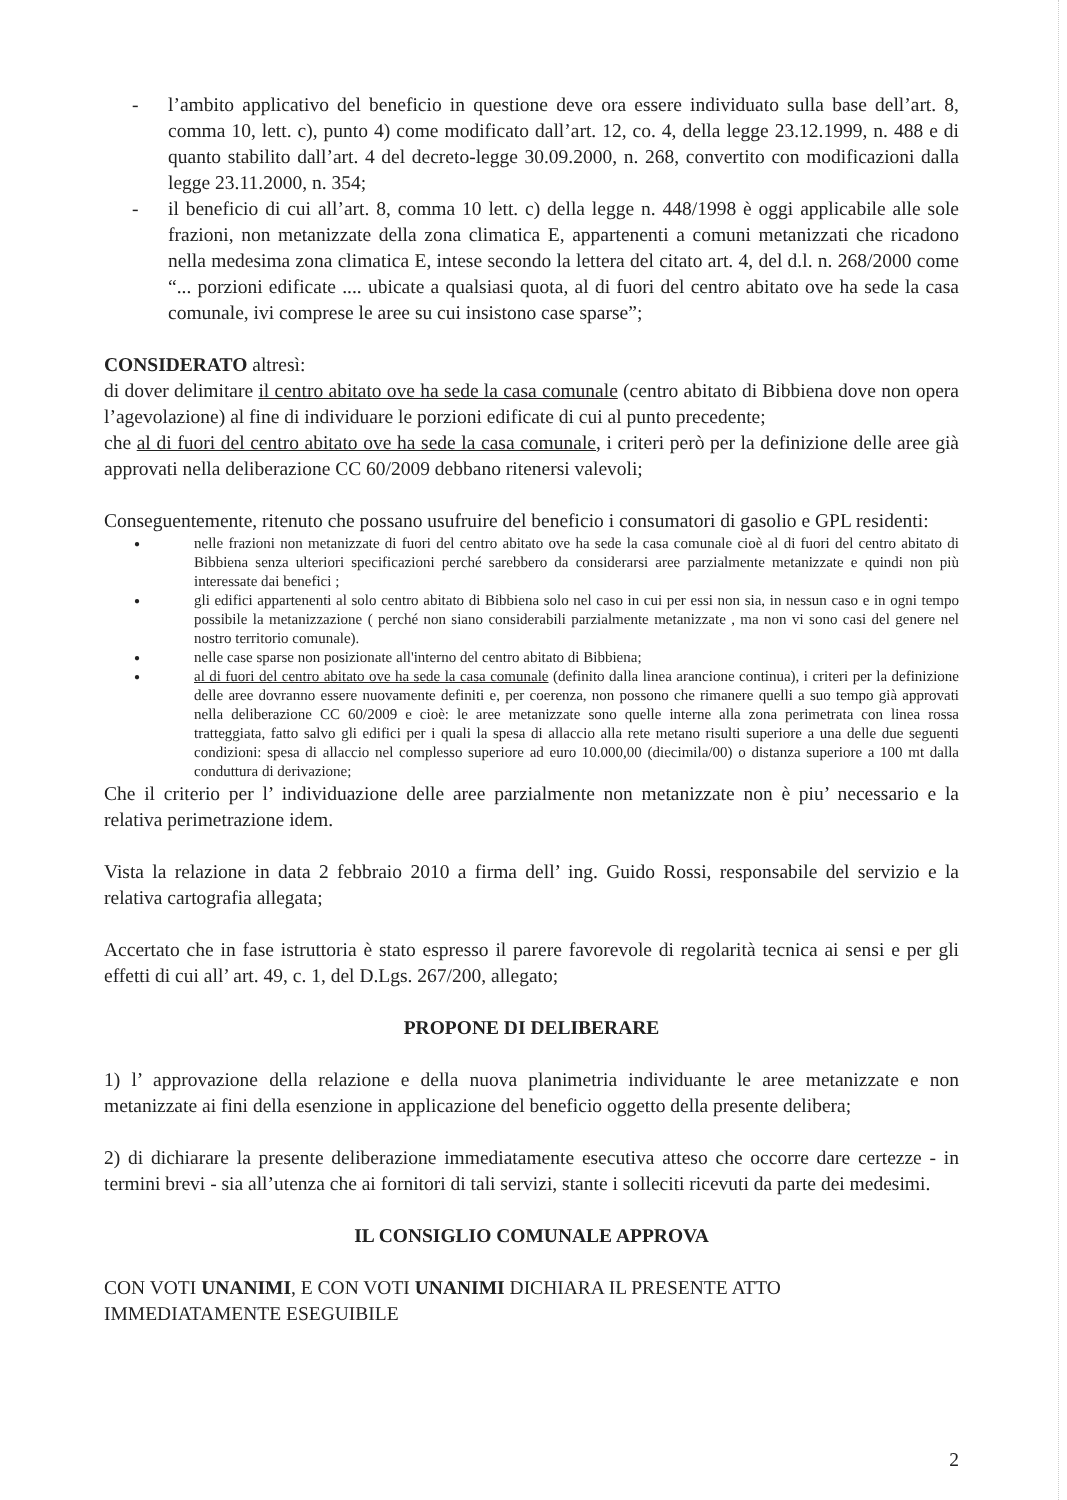- l’ambito applicativo del beneficio in questione deve ora essere individuato sulla base dell’art. 8, comma 10, lett. c), punto 4) come modificato dall’art. 12, co. 4, della legge 23.12.1999, n. 488 e di quanto stabilito dall’art. 4 del decreto-legge 30.09.2000, n. 268, convertito con modificazioni dalla legge 23.11.2000, n. 354;
- il beneficio di cui all’art. 8, comma 10 lett. c) della legge n. 448/1998 è oggi applicabile alle sole frazioni, non metanizzate della zona climatica E, appartenenti a comuni metanizzati che ricadono nella medesima zona climatica E, intese secondo la lettera del citato art. 4, del d.l. n. 268/2000 come “... porzioni edificate .... ubicate a qualsiasi quota, al di fuori del centro abitato ove ha sede la casa comunale, ivi comprese le aree su cui insistono case sparse”;
CONSIDERATO altresì:
di dover delimitare il centro abitato ove ha sede la casa comunale (centro abitato di Bibbiena dove non opera l’agevolazione) al fine di individuare le porzioni edificate di cui al punto precedente;
che al di fuori del centro abitato ove ha sede la casa comunale, i criteri però per la definizione delle aree già approvati nella deliberazione CC 60/2009 debbano ritenersi valevoli;
Conseguentemente, ritenuto che possano usufruire del beneficio i consumatori di gasolio e GPL residenti:
●
nelle frazioni non metanizzate di fuori del centro abitato ove ha sede la casa comunale cioè al di fuori del centro abitato di Bibbiena senza ulteriori specificazioni perché sarebbero da considerarsi aree parzialmente metanizzate e quindi non più interessate dai benefici ;
●
gli edifici appartenenti al solo centro abitato di Bibbiena solo nel caso in cui per essi non sia, in nessun caso e in ogni tempo possibile la metanizzazione ( perché non siano considerabili parzialmente metanizzate , ma non vi sono casi del genere nel nostro territorio comunale).
●
nelle case sparse non posizionate all'interno del centro abitato di Bibbiena;
●
al di fuori del centro abitato ove ha sede la casa comunale (definito dalla linea arancione continua), i criteri per la definizione delle aree dovranno essere nuovamente definiti e, per coerenza, non possono che rimanere quelli a suo tempo già approvati nella deliberazione CC 60/2009 e cioè: le aree metanizzate sono quelle interne alla zona perimetrata con linea rossa tratteggiata, fatto salvo gli edifici per i quali la spesa di allaccio alla rete metano risulti superiore a una delle due seguenti condizioni: spesa di allaccio nel complesso superiore ad euro 10.000,00 (diecimila/00) o distanza superiore a 100 mt dalla conduttura di derivazione;
Che il criterio per l’ individuazione delle aree parzialmente non metanizzate non è piu’ necessario e la relativa perimetrazione idem.
Vista la relazione in data 2 febbraio 2010 a firma dell’ ing. Guido Rossi, responsabile del servizio e la relativa cartografia allegata;
Accertato che in fase istruttoria è stato espresso il parere favorevole di regolarità tecnica ai sensi e per gli effetti di cui all’ art. 49, c. 1, del D.Lgs. 267/200, allegato;
PROPONE DI DELIBERARE
1) l’ approvazione della relazione e della nuova planimetria individuante le aree metanizzate e non metanizzate ai fini della esenzione in applicazione del beneficio oggetto della presente delibera;
2) di dichiarare la presente deliberazione immediatamente esecutiva atteso che occorre dare certezze - in termini brevi - sia all’utenza che ai fornitori di tali servizi, stante i solleciti ricevuti da parte dei medesimi.
IL CONSIGLIO COMUNALE APPROVA
CON VOTI UNANIMI, E CON VOTI UNANIMI DICHIARA IL PRESENTE ATTO
IMMEDIATAMENTE ESEGUIBILE
2